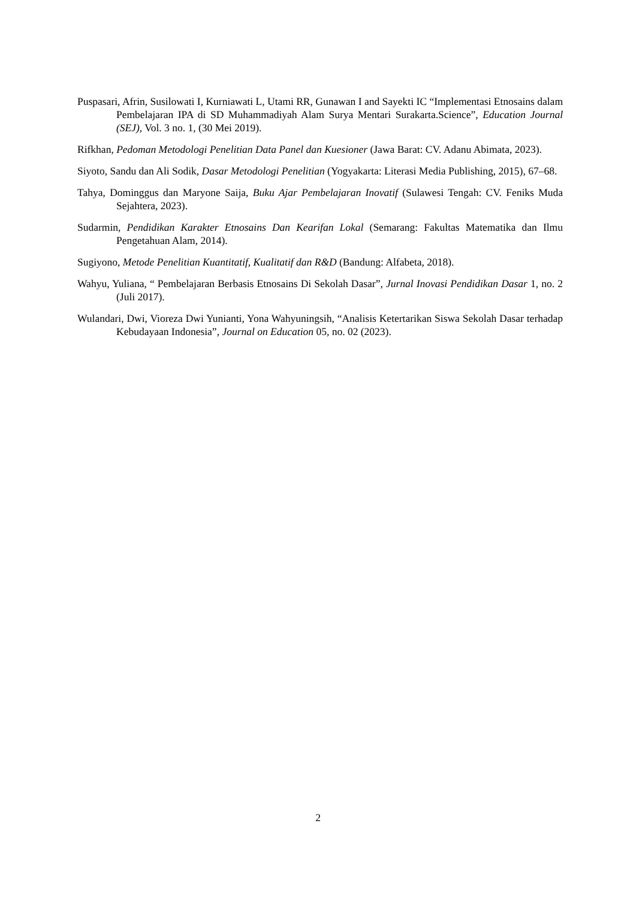Puspasari, Afrin, Susilowati I, Kurniawati L, Utami RR, Gunawan I and Sayekti IC “Implementasi Etnosains dalam Pembelajaran IPA di SD Muhammadiyah Alam Surya Mentari Surakarta.Science”, Education Journal (SEJ), Vol. 3 no. 1, (30 Mei 2019).
Rifkhan, Pedoman Metodologi Penelitian Data Panel dan Kuesioner (Jawa Barat: CV. Adanu Abimata, 2023).
Siyoto, Sandu dan Ali Sodik, Dasar Metodologi Penelitian (Yogyakarta: Literasi Media Publishing, 2015), 67–68.
Tahya, Dominggus dan Maryone Saija, Buku Ajar Pembelajaran Inovatif (Sulawesi Tengah: CV. Feniks Muda Sejahtera, 2023).
Sudarmin, Pendidikan Karakter Etnosains Dan Kearifan Lokal (Semarang: Fakultas Matematika dan Ilmu Pengetahuan Alam, 2014).
Sugiyono, Metode Penelitian Kuantitatif, Kualitatif dan R&D (Bandung: Alfabeta, 2018).
Wahyu, Yuliana, “ Pembelajaran Berbasis Etnosains Di Sekolah Dasar”, Jurnal Inovasi Pendidikan Dasar 1, no. 2 (Juli 2017).
Wulandari, Dwi, Vioreza Dwi Yunianti, Yona Wahyuningsih, “Analisis Ketertarikan Siswa Sekolah Dasar terhadap Kebudayaan Indonesia”, Journal on Education 05, no. 02 (2023).
2